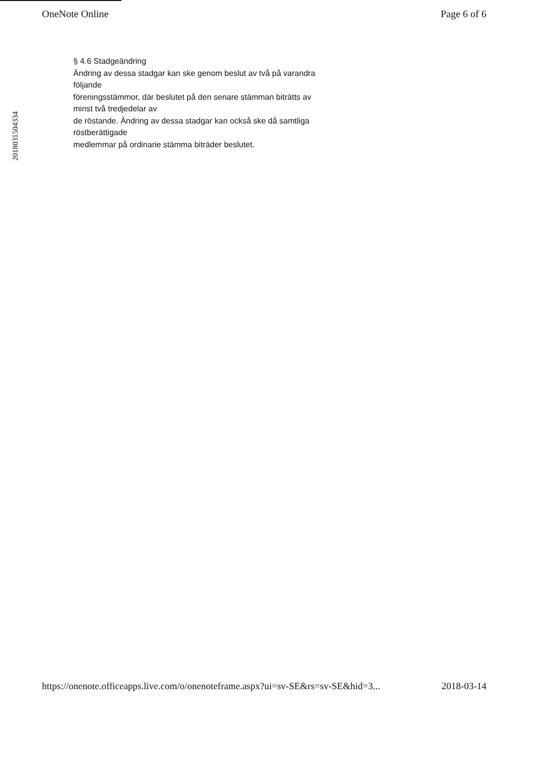OneNote Online Page 6 of 6
201803150433​4
§ 4.6 Stadgeändring
Ändring av dessa stadgar kan ske genom beslut av två på varandra
följande
föreningsstämmor, där beslutet på den senare stämman biträtts av
minst två tredjedelar av
de röstande. Ändring av dessa stadgar kan också ske då samtliga
röstberättigade
medlemmar på ordinarie stämma biträder beslutet.
https://onenote.officeapps.live.com/o/onenoteframe.aspx?ui=sv-SE&rs=sv-SE&hid=3... 2018-03-14